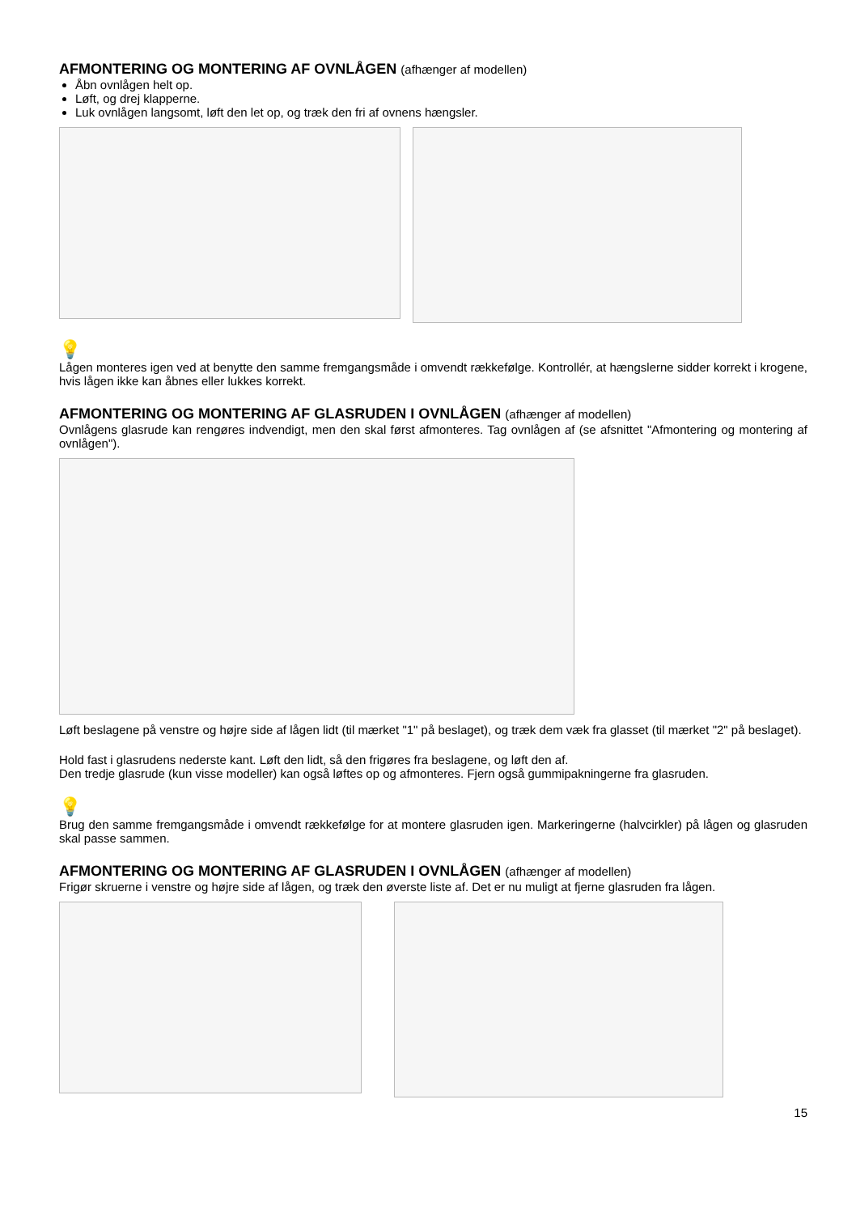AFMONTERING OG MONTERING AF OVNLÅGEN (afhænger af modellen)
Åbn ovnlågen helt op.
Løft, og drej klapperne.
Luk ovnlågen langsomt, løft den let op, og træk den fri af ovnens hængsler.
💡
Lågen monteres igen ved at benytte den samme fremgangsmåde i omvendt rækkefølge. Kontrollér, at hængslerne sidder korrekt i krogene, hvis lågen ikke kan åbnes eller lukkes korrekt.
AFMONTERING OG MONTERING AF GLASRUDEN I OVNLÅGEN (afhænger af modellen)
Ovnlågens glasrude kan rengøres indvendigt, men den skal først afmonteres. Tag ovnlågen af (se afsnittet "Afmontering og montering af ovnlågen").
Løft beslagene på venstre og højre side af lågen lidt (til mærket "1" på beslaget), og træk dem væk fra glasset (til mærket "2" på beslaget).
Hold fast i glasrudens nederste kant. Løft den lidt, så den frigøres fra beslagene, og løft den af.
Den tredje glasrude (kun visse modeller) kan også løftes op og afmonteres. Fjern også gummipakningerne fra glasruden.
💡
Brug den samme fremgangsmåde i omvendt rækkefølge for at montere glasruden igen. Markeringerne (halvcirkler) på lågen og glasruden skal passe sammen.
AFMONTERING OG MONTERING AF GLASRUDEN I OVNLÅGEN (afhænger af modellen)
Frigør skruerne i venstre og højre side af lågen, og træk den øverste liste af. Det er nu muligt at fjerne glasruden fra lågen.
15